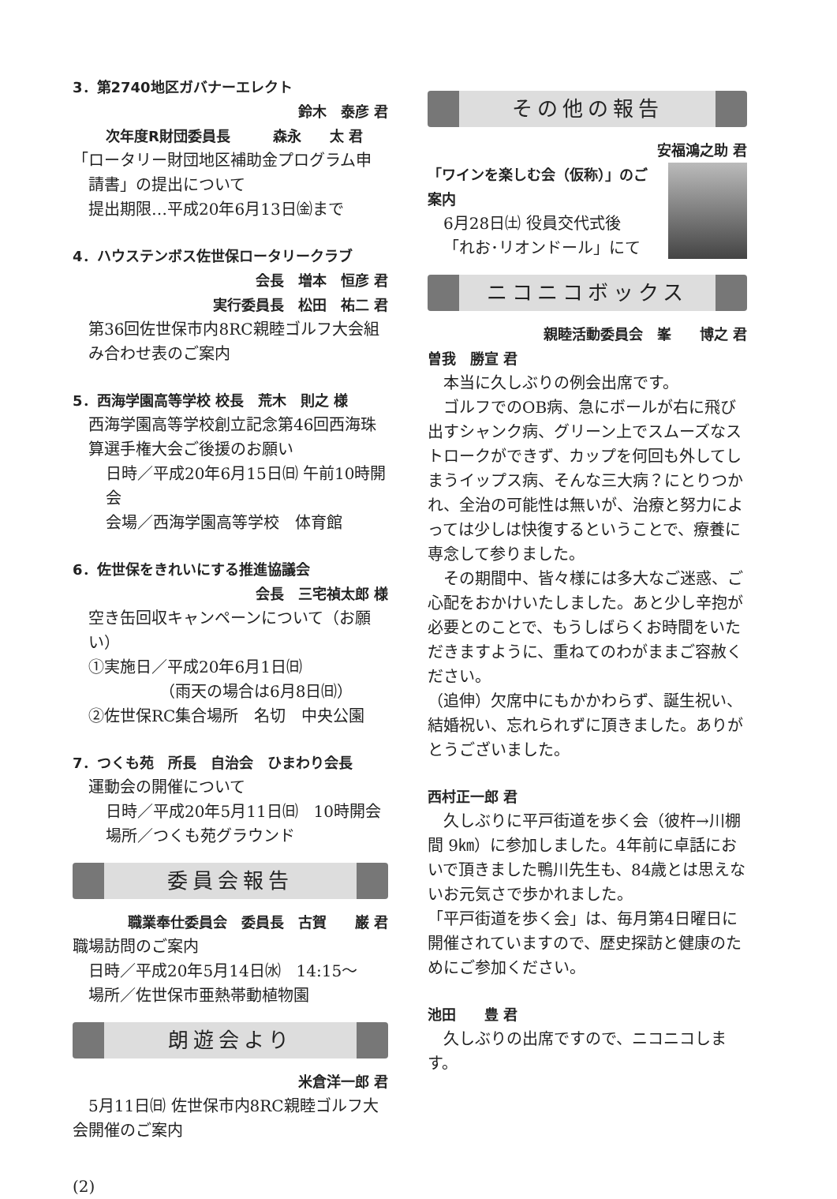3．第2740地区ガバナーエレクト
鈴木　泰彦 君
次年度R財団委員長　　　森永　　太 君
「ロータリー財団地区補助金プログラム申
請書」の提出について
提出期限…平成20年6月13日㈮まで
4．ハウステンボス佐世保ロータリークラブ
会長　増本　恒彦 君
実行委員長　松田　祐二 君
第36回佐世保市内8RC親睦ゴルフ大会組み合わせ表のご案内
5．西海学園高等学校 校長　荒木　則之 様
西海学園高等学校創立記念第46回西海珠算選手権大会ご後援のお願い
日時／平成20年6月15日㈰ 午前10時開会
会場／西海学園高等学校　体育館
6．佐世保をきれいにする推進協議会
会長　三宅禎太郎 様
空き缶回収キャンペーンについて（お願い）
①実施日／平成20年6月1日㈰
（雨天の場合は6月8日㈰）
②佐世保RC集合場所　名切　中央公園
7．つくも苑　所長　自治会　ひまわり会長
運動会の開催について
日時／平成20年5月11日㈰　10時開会
場所／つくも苑グラウンド
委員会報告
職業奉仕委員会　委員長　古賀　　巌 君
職場訪問のご案内
日時／平成20年5月14日㈬　14:15～
場所／佐世保市亜熱帯動植物園
朗遊会より
米倉洋一郎 君
　5月11日㈰ 佐世保市内8RC親睦ゴルフ大会開催のご案内
(2)
その他の報告
安福鴻之助 君
「ワインを楽しむ会（仮称）」のご案内
6月28日㈯ 役員交代式後
「れお･リオンドール」にて
ニコニコボックス
親睦活動委員会　峯　　博之 君
曽我　勝宣 君
　本当に久しぶりの例会出席です。
　ゴルフでのOB病、急にボールが右に飛び出すシャンク病、グリーン上でスムーズなストロークができず、カップを何回も外してしまうイップス病、そんな三大病？にとりつかれ、全治の可能性は無いが、治療と努力によっては少しは快復するということで、療養に専念して参りました。
　その期間中、皆々様には多大なご迷惑、ご心配をおかけいたしました。あと少し辛抱が必要とのことで、もうしばらくお時間をいただきますように、重ねてのわがままご容赦ください。
（追伸）欠席中にもかかわらず、誕生祝い、結婚祝い、忘れられずに頂きました。ありがとうございました。
西村正一郎 君
　久しぶりに平戸街道を歩く会（彼杵→川棚間 9㎞）に参加しました。4年前に卓話においで頂きました鴨川先生も、84歳とは思えないお元気さで歩かれました。
「平戸街道を歩く会」は、毎月第4日曜日に開催されていますので、歴史探訪と健康のためにご参加ください。
池田　　豊 君
　久しぶりの出席ですので、ニコニコします。